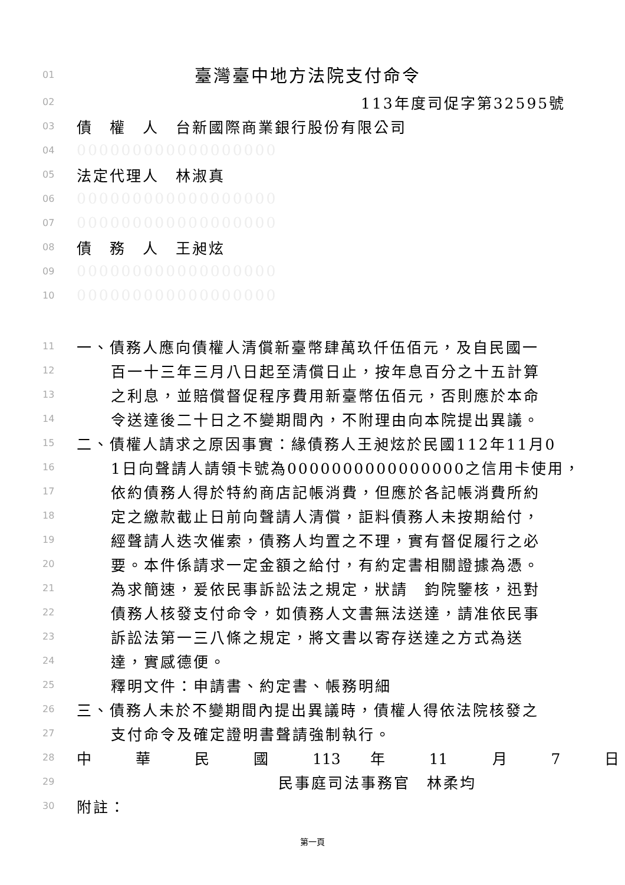01 臺灣臺中地方法院支付命令
02 113年度司促字第32595號
03 債　權　人　台新國際商業銀行股份有限公司
04 000000000000000000
05 法定代理人　林淑真
06 000000000000000000
07 000000000000000000
08 債　務　人　王昶炫
09 000000000000000000
10 000000000000000000
11 一、債務人應向債權人清償新臺幣肆萬玖仟伍佰元，及自民國一
12 百一十三年三月八日起至清償日止，按年息百分之十五計算
13 之利息，並賠償督促程序費用新臺幣伍佰元，否則應於本命
14 令送達後二十日之不變期間內，不附理由向本院提出異議。
15 二、債權人請求之原因事實：緣債務人王昶炫於民國112年11月0
16 1日向聲請人請領卡號為0000000000000000之信用卡使用，
17 依約債務人得於特約商店記帳消費，但應於各記帳消費所約
18 定之繳款截止日前向聲請人清償，詎料債務人未按期給付，
19 經聲請人迭次催索，債務人均置之不理，實有督促履行之必
20 要。本件係請求一定金額之給付，有約定書相關證據為憑。
21 為求簡速，爰依民事訴訟法之規定，狀請　鈞院鑒核，迅對
22 債務人核發支付命令，如債務人文書無法送達，請准依民事
23 訴訟法第一三八條之規定，將文書以寄存送達之方式為送
24 達，實感德便。
25 釋明文件：申請書、約定書、帳務明細
26 三、債務人未於不變期間內提出異議時，債權人得依法院核發之
27 支付命令及確定證明書聲請強制執行。
28 中　　　華　　　民　　　國　　　113　　年　　　11　　　月　　　7　　　日
29 民事庭司法事務官　林柔均
30 附註：
第一頁